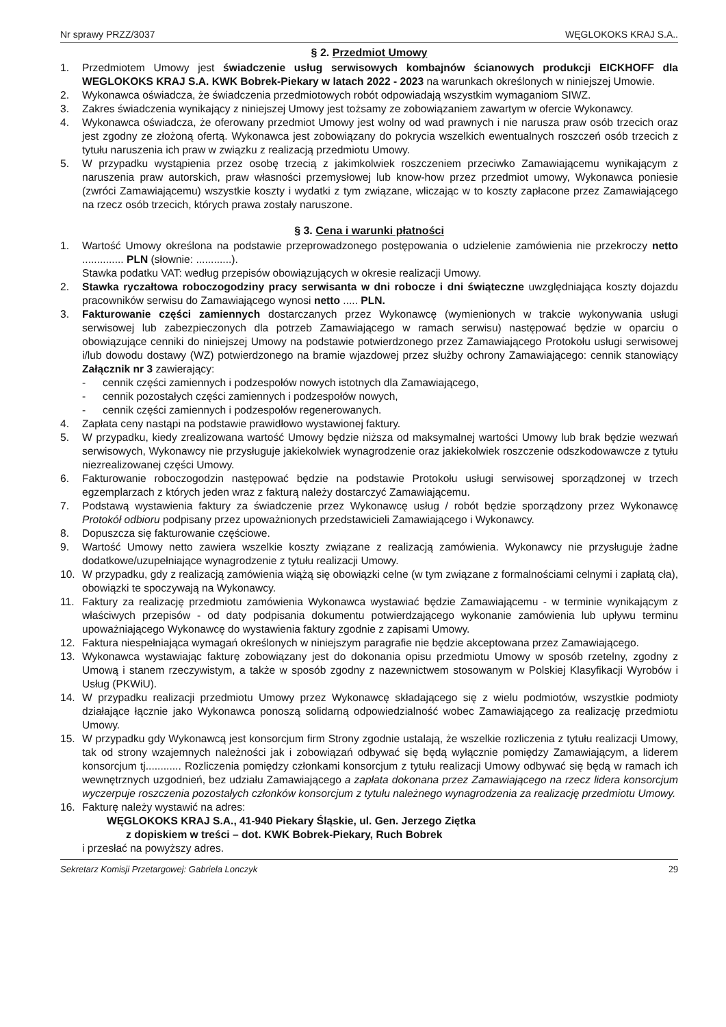Nr sprawy PRZZ/3037 WĘGLOKOKS KRAJ S.A..
§ 2. Przedmiot Umowy
1. Przedmiotem Umowy jest świadczenie usług serwisowych kombajnów ścianowych produkcji EICKHOFF dla WEGLOKOKS KRAJ S.A. KWK Bobrek-Piekary w latach 2022 - 2023 na warunkach określonych w niniejszej Umowie.
2. Wykonawca oświadcza, że świadczenia przedmiotowych robót odpowiadają wszystkim wymaganiom SIWZ.
3. Zakres świadczenia wynikający z niniejszej Umowy jest tożsamy ze zobowiązaniem zawartym w ofercie Wykonawcy.
4. Wykonawca oświadcza, że oferowany przedmiot Umowy jest wolny od wad prawnych i nie narusza praw osób trzecich oraz jest zgodny ze złożoną ofertą. Wykonawca jest zobowiązany do pokrycia wszelkich ewentualnych roszczeń osób trzecich z tytułu naruszenia ich praw w związku z realizacją przedmiotu Umowy.
5. W przypadku wystąpienia przez osobę trzecią z jakimkolwiek roszczeniem przeciwko Zamawiającemu wynikającym z naruszenia praw autorskich, praw własności przemysłowej lub know-how przez przedmiot umowy, Wykonawca poniesie (zwróci Zamawiającemu) wszystkie koszty i wydatki z tym związane, wliczając w to koszty zapłacone przez Zamawiającego na rzecz osób trzecich, których prawa zostały naruszone.
§ 3. Cena i warunki płatności
1. Wartość Umowy określona na podstawie przeprowadzonego postępowania o udzielenie zamówienia nie przekroczy netto .............. PLN (słownie: ............).
Stawka podatku VAT: według przepisów obowiązujących w okresie realizacji Umowy.
2. Stawka ryczałtowa roboczogodziny pracy serwisanta w dni robocze i dni świąteczne uwzględniająca koszty dojazdu pracowników serwisu do Zamawiającego wynosi netto ..... PLN.
3. Fakturowanie części zamiennych dostarczanych przez Wykonawcę (wymienionych w trakcie wykonywania usługi serwisowej lub zabezpieczonych dla potrzeb Zamawiającego w ramach serwisu) następować będzie w oparciu o obowiązujące cenniki do niniejszej Umowy na podstawie potwierdzonego przez Zamawiającego Protokołu usługi serwisowej i/lub dowodu dostawy (WZ) potwierdzonego na bramie wjazdowej przez służby ochrony Zamawiającego: cennik stanowiący Załącznik nr 3 zawierający:
- cennik części zamiennych i podzespołów nowych istotnych dla Zamawiającego,
- cennik pozostałych części zamiennych i podzespołów nowych,
- cennik części zamiennych i podzespołów regenerowanych.
4. Zapłata ceny nastąpi na podstawie prawidłowo wystawionej faktury.
5. W przypadku, kiedy zrealizowana wartość Umowy będzie niższa od maksymalnej wartości Umowy lub brak będzie wezwań serwisowych, Wykonawcy nie przysługuje jakiekolwiek wynagrodzenie oraz jakiekolwiek roszczenie odszkodowawcze z tytułu niezrealizowanej części Umowy.
6. Fakturowanie roboczogodzin następować będzie na podstawie Protokołu usługi serwisowej sporządzonej w trzech egzemplarzach z których jeden wraz z fakturą należy dostarczyć Zamawiającemu.
7. Podstawą wystawienia faktury za świadczenie przez Wykonawcę usług / robót będzie sporządzony przez Wykonawcę Protokół odbioru podpisany przez upoważnionych przedstawicieli Zamawiającego i Wykonawcy.
8. Dopuszcza się fakturowanie częściowe.
9. Wartość Umowy netto zawiera wszelkie koszty związane z realizacją zamówienia. Wykonawcy nie przysługuje żadne dodatkowe/uzupełniające wynagrodzenie z tytułu realizacji Umowy.
10. W przypadku, gdy z realizacją zamówienia wiążą się obowiązki celne (w tym związane z formalnościami celnymi i zapłatą cła), obowiązki te spoczywają na Wykonawcy.
11. Faktury za realizację przedmiotu zamówienia Wykonawca wystawiać będzie Zamawiającemu - w terminie wynikającym z właściwych przepisów - od daty podpisania dokumentu potwierdzającego wykonanie zamówienia lub upływu terminu upoważniającego Wykonawcę do wystawienia faktury zgodnie z zapisami Umowy.
12. Faktura niespełniająca wymagań określonych w niniejszym paragrafie nie będzie akceptowana przez Zamawiającego.
13. Wykonawca wystawiając fakturę zobowiązany jest do dokonania opisu przedmiotu Umowy w sposób rzetelny, zgodny z Umową i stanem rzeczywistym, a także w sposób zgodny z nazewnictwem stosowanym w Polskiej Klasyfikacji Wyrobów i Usług (PKWiU).
14. W przypadku realizacji przedmiotu Umowy przez Wykonawcę składającego się z wielu podmiotów, wszystkie podmioty działające łącznie jako Wykonawca ponoszą solidarną odpowiedzialność wobec Zamawiającego za realizację przedmiotu Umowy.
15. W przypadku gdy Wykonawcą jest konsorcjum firm Strony zgodnie ustalają, że wszelkie rozliczenia z tytułu realizacji Umowy, tak od strony wzajemnych należności jak i zobowiązań odbywać się będą wyłącznie pomiędzy Zamawiającym, a liderem konsorcjum tj............ Rozliczenia pomiędzy członkami konsorcjum z tytułu realizacji Umowy odbywać się będą w ramach ich wewnętrznych uzgodnień, bez udziału Zamawiającego a zapłata dokonana przez Zamawiającego na rzecz lidera konsorcjum wyczerpuje roszczenia pozostałych członków konsorcjum z tytułu należnego wynagrodzenia za realizację przedmiotu Umowy.
16. Fakturę należy wystawić na adres:
WĘGLOKOKS KRAJ S.A., 41-940 Piekary Śląskie, ul. Gen. Jerzego Ziętka
z dopiskiem w treści – dot. KWK Bobrek-Piekary, Ruch Bobrek
i przesłać na powyższy adres.
Sekretarz Komisji Przetargowej: Gabriela Lonczyk 29